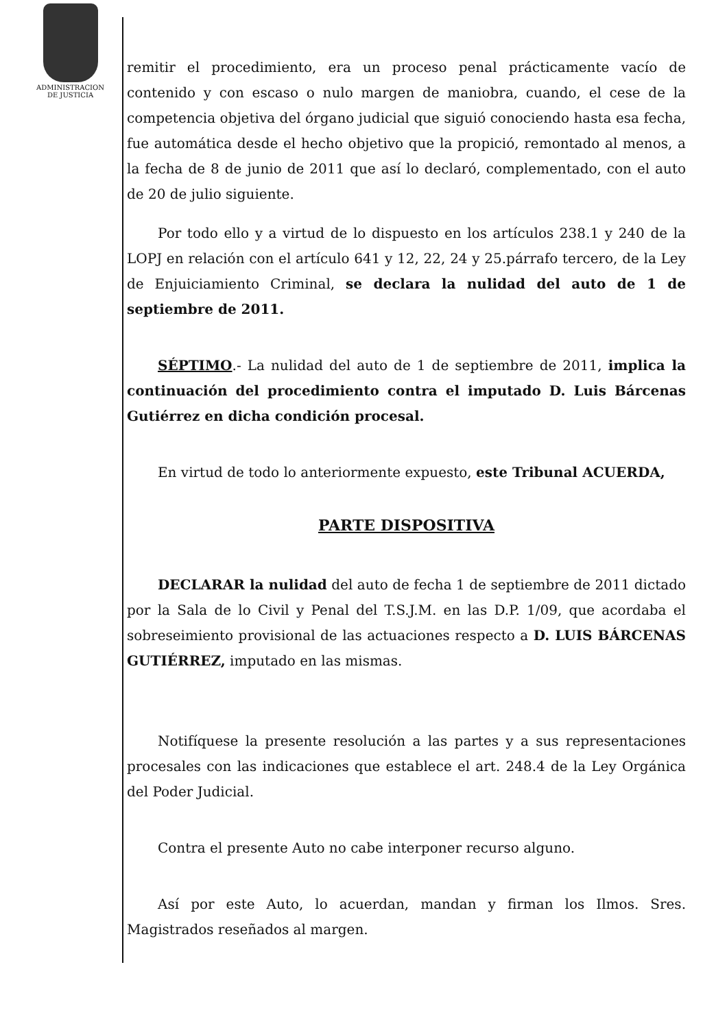ADMINISTRACION
DE JUSTICIA
remitir el procedimiento, era un proceso penal prácticamente vacío de contenido y con escaso o nulo margen de maniobra, cuando, el cese de la competencia objetiva del órgano judicial que siguió conociendo hasta esa fecha, fue automática desde el hecho objetivo que la propició, remontado al menos, a la fecha de 8 de junio de 2011 que así lo declaró, complementado, con el auto de 20 de julio siguiente.
Por todo ello y a virtud de lo dispuesto en los artículos 238.1 y 240 de la LOPJ en relación con el artículo 641 y 12, 22, 24 y 25.párrafo tercero, de la Ley de Enjuiciamiento Criminal, se declara la nulidad del auto de 1 de septiembre de 2011.
SÉPTIMO.- La nulidad del auto de 1 de septiembre de 2011, implica la continuación del procedimiento contra el imputado D. Luis Bárcenas Gutiérrez en dicha condición procesal.
En virtud de todo lo anteriormente expuesto, este Tribunal ACUERDA,
PARTE DISPOSITIVA
DECLARAR la nulidad del auto de fecha 1 de septiembre de 2011 dictado por la Sala de lo Civil y Penal del T.S.J.M. en las D.P. 1/09, que acordaba el sobreseimiento provisional de las actuaciones respecto a D. LUIS BÁRCENAS GUTIÉRREZ, imputado en las mismas.
Notifíquese la presente resolución a las partes y a sus representaciones procesales con las indicaciones que establece el art. 248.4 de la Ley Orgánica del Poder Judicial.
Contra el presente Auto no cabe interponer recurso alguno.
Así por este Auto, lo acuerdan, mandan y firman los Ilmos. Sres. Magistrados reseñados al margen.